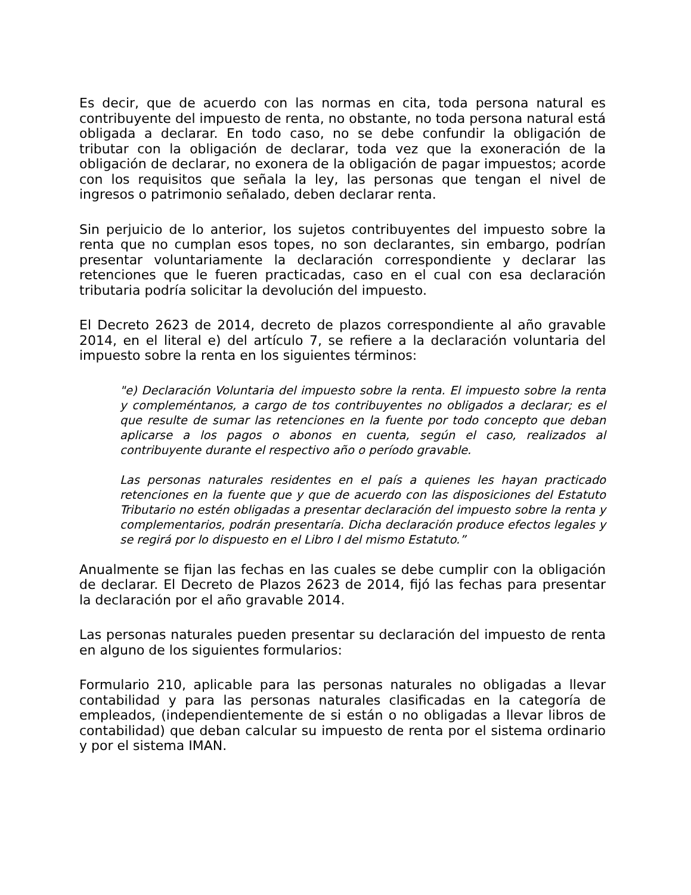Es decir, que de acuerdo con las normas en cita, toda persona natural es contribuyente del impuesto de renta, no obstante, no toda persona natural está obligada a declarar. En todo caso, no se debe confundir la obligación de tributar con la obligación de declarar, toda vez que la exoneración de la obligación de declarar, no exonera de la obligación de pagar impuestos; acorde con los requisitos que señala la ley, las personas que tengan el nivel de ingresos o patrimonio señalado, deben declarar renta.
Sin perjuicio de lo anterior, los sujetos contribuyentes del impuesto sobre la renta que no cumplan esos topes, no son declarantes, sin embargo, podrían presentar voluntariamente la declaración correspondiente y declarar las retenciones que le fueren practicadas, caso en el cual con esa declaración tributaria podría solicitar la devolución del impuesto.
El Decreto 2623 de 2014, decreto de plazos correspondiente al año gravable 2014, en el literal e) del artículo 7, se refiere a la declaración voluntaria del impuesto sobre la renta en los siguientes términos:
"e) Declaración Voluntaria del impuesto sobre la renta. El impuesto sobre la renta y compleméntanos, a cargo de tos contribuyentes no obligados a declarar; es el que resulte de sumar las retenciones en la fuente por todo concepto que deban aplicarse a los pagos o abonos en cuenta, según el caso, realizados al contribuyente durante el respectivo año o período gravable.
Las personas naturales residentes en el país a quienes les hayan practicado retenciones en la fuente que y que de acuerdo con las disposiciones del Estatuto Tributario no estén obligadas a presentar declaración del impuesto sobre la renta y complementarios, podrán presentaría. Dicha declaración produce efectos legales y se regirá por lo dispuesto en el Libro I del mismo Estatuto.”
Anualmente se fijan las fechas en las cuales se debe cumplir con la obligación de declarar. El Decreto de Plazos 2623 de 2014, fijó las fechas para presentar la declaración por el año gravable 2014.
Las personas naturales pueden presentar su declaración del impuesto de renta en alguno de los siguientes formularios:
Formulario 210, aplicable para las personas naturales no obligadas a llevar contabilidad y para las personas naturales clasificadas en la categoría de empleados, (independientemente de si están o no obligadas a llevar libros de contabilidad) que deban calcular su impuesto de renta por el sistema ordinario y por el sistema IMAN.